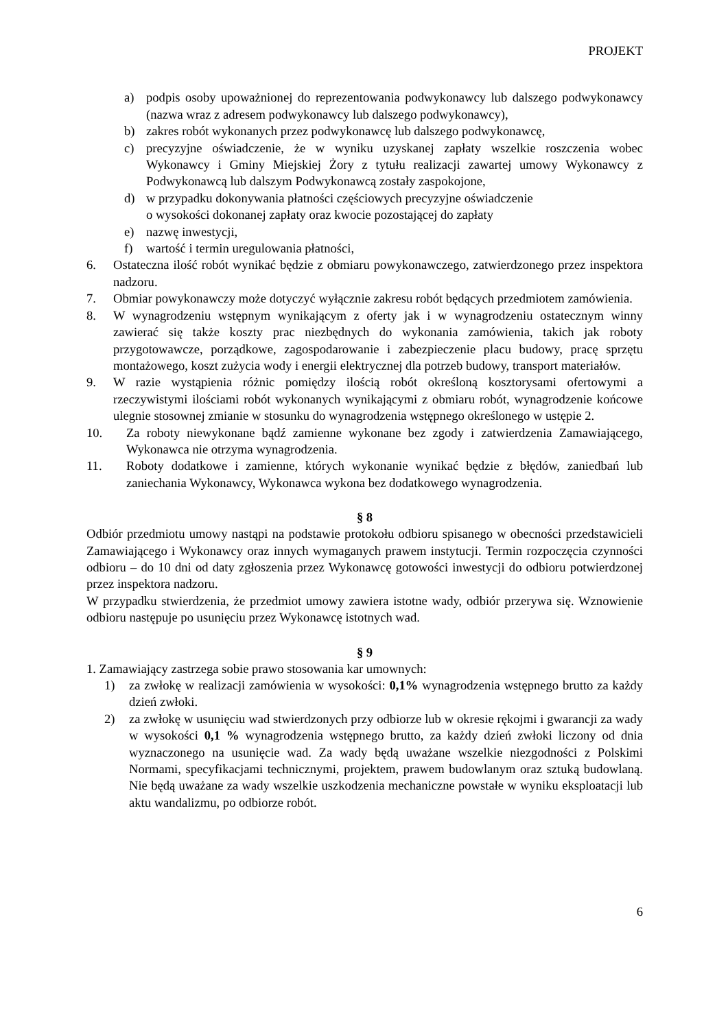PROJEKT
a) podpis osoby upoważnionej do reprezentowania podwykonawcy lub dalszego podwykonawcy (nazwa wraz z adresem podwykonawcy lub dalszego podwykonawcy),
b) zakres robót wykonanych przez podwykonawcę lub dalszego podwykonawcę,
c) precyzyjne oświadczenie, że w wyniku uzyskanej zapłaty wszelkie roszczenia wobec Wykonawcy i Gminy Miejskiej Żory z tytułu realizacji zawartej umowy Wykonawcy z Podwykonawcą lub dalszym Podwykonawcą zostały zaspokojone,
d) w przypadku dokonywania płatności częściowych precyzyjne oświadczenie
o wysokości dokonanej zapłaty oraz kwocie pozostającej do zapłaty
e) nazwę inwestycji,
f) wartość i termin uregulowania płatności,
6. Ostateczna ilość robót wynikać będzie z obmiaru powykonawczego, zatwierdzonego przez inspektora nadzoru.
7. Obmiar powykonawczy może dotyczyć wyłącznie zakresu robót będących przedmiotem zamówienia.
8. W wynagrodzeniu wstępnym wynikającym z oferty jak i w wynagrodzeniu ostatecznym winny zawierać się także koszty prac niezbędnych do wykonania zamówienia, takich jak roboty przygotowawcze, porządkowe, zagospodarowanie i zabezpieczenie placu budowy, pracę sprzętu montażowego, koszt zużycia wody i energii elektrycznej dla potrzeb budowy, transport materiałów.
9. W razie wystąpienia różnic pomiędzy ilością robót określoną kosztorysami ofertowymi a rzeczywistymi ilościami robót wykonanych wynikającymi z obmiaru robót, wynagrodzenie końcowe ulegnie stosownej zmianie w stosunku do wynagrodzenia wstępnego określonego w ustępie 2.
10. Za roboty niewykonane bądź zamienne wykonane bez zgody i zatwierdzenia Zamawiającego, Wykonawca nie otrzyma wynagrodzenia.
11. Roboty dodatkowe i zamienne, których wykonanie wynikać będzie z błędów, zaniedbań lub zaniechania Wykonawcy, Wykonawca wykona bez dodatkowego wynagrodzenia.
§ 8
Odbiór przedmiotu umowy nastąpi na podstawie protokołu odbioru spisanego w obecności przedstawicieli Zamawiającego i Wykonawcy oraz innych wymaganych prawem instytucji. Termin rozpoczęcia czynności odbioru – do 10 dni od daty zgłoszenia przez Wykonawcę gotowości inwestycji do odbioru potwierdzonej przez inspektora nadzoru.
W przypadku stwierdzenia, że przedmiot umowy zawiera istotne wady, odbiór przerywa się. Wznowienie odbioru następuje po usunięciu przez Wykonawcę istotnych wad.
§ 9
1. Zamawiający zastrzega sobie prawo stosowania kar umownych:
1) za zwłokę w realizacji zamówienia w wysokości: 0,1% wynagrodzenia wstępnego brutto za każdy dzień zwłoki.
2) za zwłokę w usunięciu wad stwierdzonych przy odbiorze lub w okresie rękojmi i gwarancji za wady w wysokości 0,1 % wynagrodzenia wstępnego brutto, za każdy dzień zwłoki liczony od dnia wyznaczonego na usunięcie wad. Za wady będą uważane wszelkie niezgodności z Polskimi Normami, specyfikacjami technicznymi, projektem, prawem budowlanym oraz sztuką budowlaną. Nie będą uważane za wady wszelkie uszkodzenia mechaniczne powstałe w wyniku eksploatacji lub aktu wandalizmu, po odbiorze robót.
6